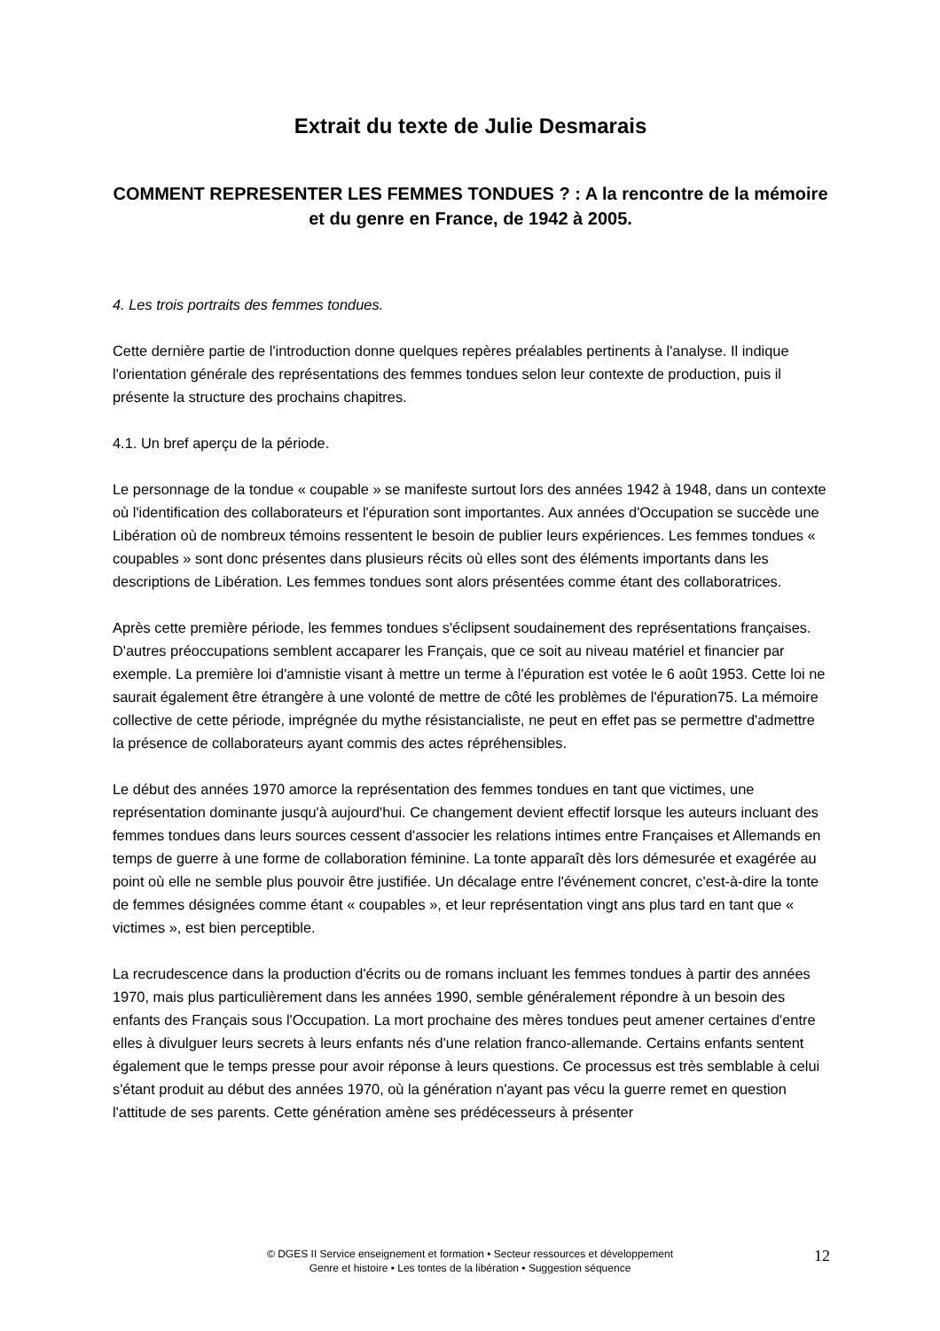Extrait du texte de Julie Desmarais
COMMENT REPRESENTER LES FEMMES TONDUES ? : A la rencontre de la mémoire et du genre en France, de 1942 à 2005.
4. Les trois portraits des femmes tondues.
Cette dernière partie de l'introduction donne quelques repères préalables pertinents à l'analyse. Il indique l'orientation générale des représentations des femmes tondues selon leur contexte de production, puis il présente la structure des prochains chapitres.
4.1. Un bref aperçu de la période.
Le personnage de la tondue « coupable » se manifeste surtout lors des années 1942 à 1948, dans un contexte où l'identification des collaborateurs et l'épuration sont importantes. Aux années d'Occupation se succède une Libération où de nombreux témoins ressentent le besoin de publier leurs expériences. Les femmes tondues « coupables » sont donc présentes dans plusieurs récits où elles sont des éléments importants dans les descriptions de Libération. Les femmes tondues sont alors présentées comme étant des collaboratrices.
Après cette première période, les femmes tondues s'éclipsent soudainement des représentations françaises. D'autres préoccupations semblent accaparer les Français, que ce soit au niveau matériel et financier par exemple. La première loi d'amnistie visant à mettre un terme à l'épuration est votée le 6 août 1953. Cette loi ne saurait également être étrangère à une volonté de mettre de côté les problèmes de l'épuration75. La mémoire collective de cette période, imprégnée du mythe résistancialiste, ne peut en effet pas se permettre d'admettre la présence de collaborateurs ayant commis des actes répréhensibles.
Le début des années 1970 amorce la représentation des femmes tondues en tant que victimes, une représentation dominante jusqu'à aujourd'hui. Ce changement devient effectif lorsque les auteurs incluant des femmes tondues dans leurs sources cessent d'associer les relations intimes entre Françaises et Allemands en temps de guerre à une forme de collaboration féminine. La tonte apparaît dès lors démesurée et exagérée au point où elle ne semble plus pouvoir être justifiée. Un décalage entre l'événement concret, c'est-à-dire la tonte de femmes désignées comme étant « coupables », et leur représentation vingt ans plus tard en tant que « victimes », est bien perceptible.
La recrudescence dans la production d'écrits ou de romans incluant les femmes tondues à partir des années 1970, mais plus particulièrement dans les années 1990, semble généralement répondre à un besoin des enfants des Français sous l'Occupation. La mort prochaine des mères tondues peut amener certaines d'entre elles à divulguer leurs secrets à leurs enfants nés d'une relation franco-allemande. Certains enfants sentent également que le temps presse pour avoir réponse à leurs questions. Ce processus est très semblable à celui s'étant produit au début des années 1970, où la génération n'ayant pas vécu la guerre remet en question l'attitude de ses parents. Cette génération amène ses prédécesseurs à présenter
© DGES II Service enseignement et formation • Secteur ressources et développement
Genre et histoire • Les tontes de la libération • Suggestion séquence
12